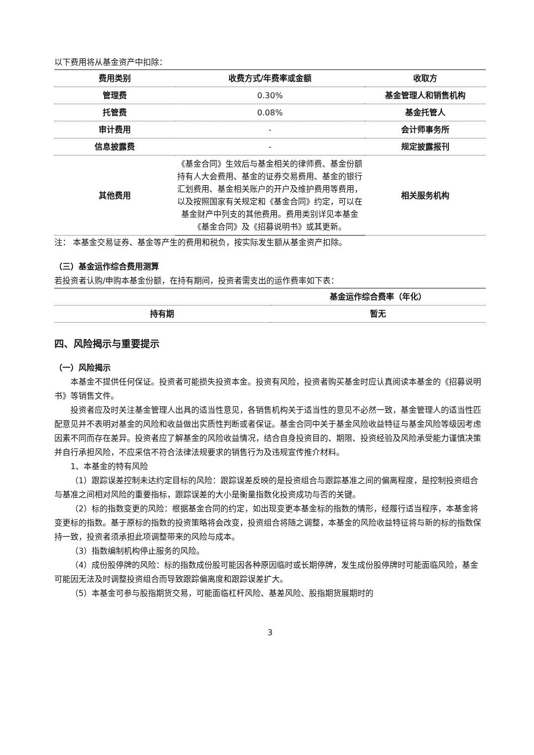以下费用将从基金资产中扣除：
| 费用类别 | 收费方式/年费率或金额 | 收取方 |
| --- | --- | --- |
| 管理费 | 0.30% | 基金管理人和销售机构 |
| 托管费 | 0.08% | 基金托管人 |
| 审计费用 | - | 会计师事务所 |
| 信息披露费 | - | 规定披露报刊 |
| 其他费用 | 《基金合同》生效后与基金相关的律师费、基金份额持有人大会费用、基金的证券交易费用、基金的银行汇划费用、基金相关账户的开户及维护费用等费用，以及按照国家有关规定和《基金合同》约定，可以在基金财产中列支的其他费用。费用类别详见本基金《基金合同》及《招募说明书》或其更新。 | 相关服务机构 |
注： 本基金交易证券、基金等产生的费用和税负，按实际发生额从基金资产扣除。
（三）基金运作综合费用测算
若投资者认购/申购本基金份额，在持有期间，投资者需支出的运作费率如下表：
| | 基金运作综合费率（年化） |
| --- | --- |
| 持有期 | 暂无 |
四、风险揭示与重要提示
（一）风险揭示
本基金不提供任何保证。投资者可能损失投资本金。投资有风险，投资者购买基金时应认真阅读本基金的《招募说明书》等销售文件。
投资者应及时关注基金管理人出具的适当性意见，各销售机构关于适当性的意见不必然一致，基金管理人的适当性匹配意见并不表明对基金的风险和收益做出实质性判断或者保证。基金合同中关于基金风险收益特征与基金风险等级因考虑因素不同而存在差异。投资者应了解基金的风险收益情况，结合自身投资目的、期限、投资经验及风险承受能力谨慎决策并自行承担风险，不应采信不符合法律法规要求的销售行为及违规宣传推介材料。
1、本基金的特有风险
（1）跟踪误差控制未达约定目标的风险：跟踪误差反映的是投资组合与跟踪基准之间的偏离程度，是控制投资组合与基准之间相对风险的重要指标，跟踪误差的大小是衡量指数化投资成功与否的关键。
（2）标的指数变更的风险：根据基金合同的约定，如出现变更本基金标的指数的情形，经履行适当程序，本基金将变更标的指数。基于原标的指数的投资策略将会改变，投资组合将随之调整，本基金的风险收益特征将与新的标的指数保持一致，投资者须承担此项调整带来的风险与成本。
（3）指数编制机构停止服务的风险。
（4）成份股停牌的风险：标的指数成份股可能因各种原因临时或长期停牌，发生成份股停牌时可能面临风险，基金可能因无法及时调整投资组合而导致跟踪偏离度和跟踪误差扩大。
（5）本基金可参与股指期货交易，可能面临杠杆风险、基差风险、股指期货展期时的
3